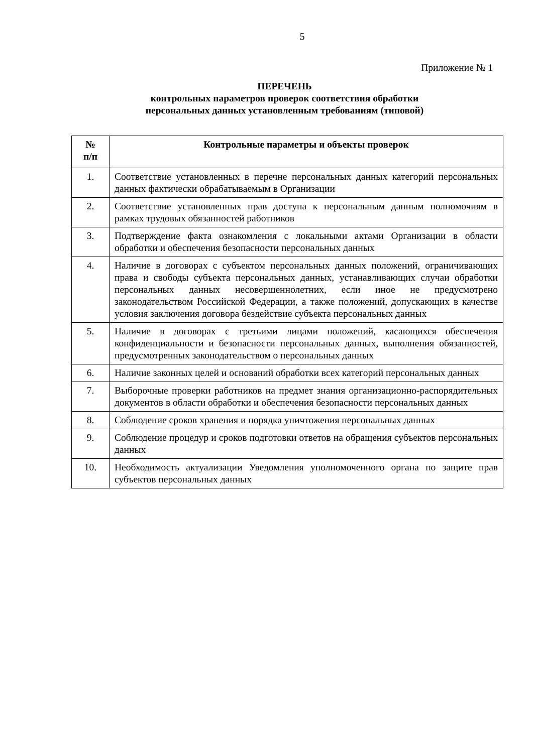5
Приложение № 1
ПЕРЕЧЕНЬ
контрольных параметров проверок соответствия обработки
персональных данных установленным требованиям (типовой)
| № п/п | Контрольные параметры и объекты проверок |
| --- | --- |
| 1. | Соответствие установленных в перечне персональных данных категорий персональных данных фактически обрабатываемым в Организации |
| 2. | Соответствие установленных прав доступа к персональным данным полномочиям в рамках трудовых обязанностей работников |
| 3. | Подтверждение факта ознакомления с локальными актами Организации в области обработки и обеспечения безопасности персональных данных |
| 4. | Наличие в договорах с субъектом персональных данных положений, ограничивающих права и свободы субъекта персональных данных, устанавливающих случаи обработки персональных данных несовершеннолетних, если иное не предусмотрено законодательством Российской Федерации, а также положений, допускающих в качестве условия заключения договора бездействие субъекта персональных данных |
| 5. | Наличие в договорах с третьими лицами положений, касающихся обеспечения конфиденциальности и безопасности персональных данных, выполнения обязанностей, предусмотренных законодательством о персональных данных |
| 6. | Наличие законных целей и оснований обработки всех категорий персональных данных |
| 7. | Выборочные проверки работников на предмет знания организационно-распорядительных документов в области обработки и обеспечения безопасности персональных данных |
| 8. | Соблюдение сроков хранения и порядка уничтожения персональных данных |
| 9. | Соблюдение процедур и сроков подготовки ответов на обращения субъектов персональных данных |
| 10. | Необходимость актуализации Уведомления уполномоченного органа по защите прав субъектов персональных данных |